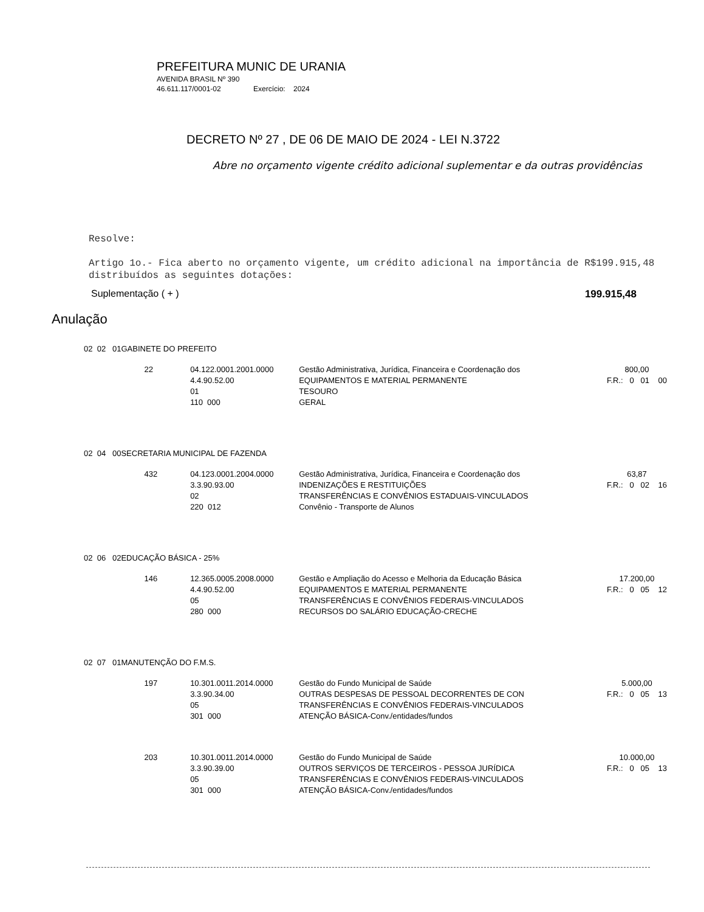PREFEITURA MUNIC DE URANIA
AVENIDA BRASIL Nº 390
46.611.117/0001-02 Exercício: 2024
DECRETO Nº 27 , DE 06 DE MAIO DE 2024 - LEI N.3722
Abre no orçamento vigente crédito adicional suplementar e da outras providências
Resolve:
Artigo 1o.- Fica aberto no orçamento vigente, um crédito adicional na importância de R$199.915,48 distribuídos as seguintes dotações:
Suplementação ( + ) 199.915,48
Anulação
| 02 02 01 | GABINETE DO PREFEITO | | | |
| | 22 | 04.122.0001.2001.0000 | Gestão Administrativa, Jurídica, Financeira e Coordenação dos | 800,00 |
| | | 4.4.90.52.00 | EQUIPAMENTOS E MATERIAL PERMANENTE | F.R.: 0 01 00 |
| | | 01 | TESOURO | |
| | | 110 000 | GERAL | |
| 02 04 00 | SECRETARIA MUNICIPAL DE FAZENDA | | | |
| | 432 | 04.123.0001.2004.0000 | Gestão Administrativa, Jurídica, Financeira e Coordenação dos | 63,87 |
| | | 3.3.90.93.00 | INDENIZAÇÕES E RESTITUIÇÕES | F.R.: 0 02 16 |
| | | 02 | TRANSFERÊNCIAS E CONVÊNIOS ESTADUAIS-VINCULADOS | |
| | | 220 012 | Convênio - Transporte de Alunos | |
| 02 06 02 | EDUCAÇÃO BÁSICA - 25% | | | |
| | 146 | 12.365.0005.2008.0000 | Gestão e Ampliação do Acesso e Melhoria da Educação Básica | 17.200,00 |
| | | 4.4.90.52.00 | EQUIPAMENTOS E MATERIAL PERMANENTE | F.R.: 0 05 12 |
| | | 05 | TRANSFERÊNCIAS E CONVÊNIOS FEDERAIS-VINCULADOS | |
| | | 280 000 | RECURSOS DO SALÁRIO EDUCAÇÃO-CRECHE | |
| 02 07 01 | MANUTENÇÃO DO F.M.S. | | | |
| | 197 | 10.301.0011.2014.0000 | Gestão do Fundo Municipal de Saúde | 5.000,00 |
| | | 3.3.90.34.00 | OUTRAS DESPESAS DE PESSOAL DECORRENTES DE CON | F.R.: 0 05 13 |
| | | 05 | TRANSFERÊNCIAS E CONVÊNIOS FEDERAIS-VINCULADOS | |
| | | 301 000 | ATENÇÃO BÁSICA-Conv./entidades/fundos | |
| | 203 | 10.301.0011.2014.0000 | Gestão do Fundo Municipal de Saúde | 10.000,00 |
| | | 3.3.90.39.00 | OUTROS SERVIÇOS DE TERCEIROS - PESSOA JURÍDICA | F.R.: 0 05 13 |
| | | 05 | TRANSFERÊNCIAS E CONVÊNIOS FEDERAIS-VINCULADOS | |
| | | 301 000 | ATENÇÃO BÁSICA-Conv./entidades/fundos | |